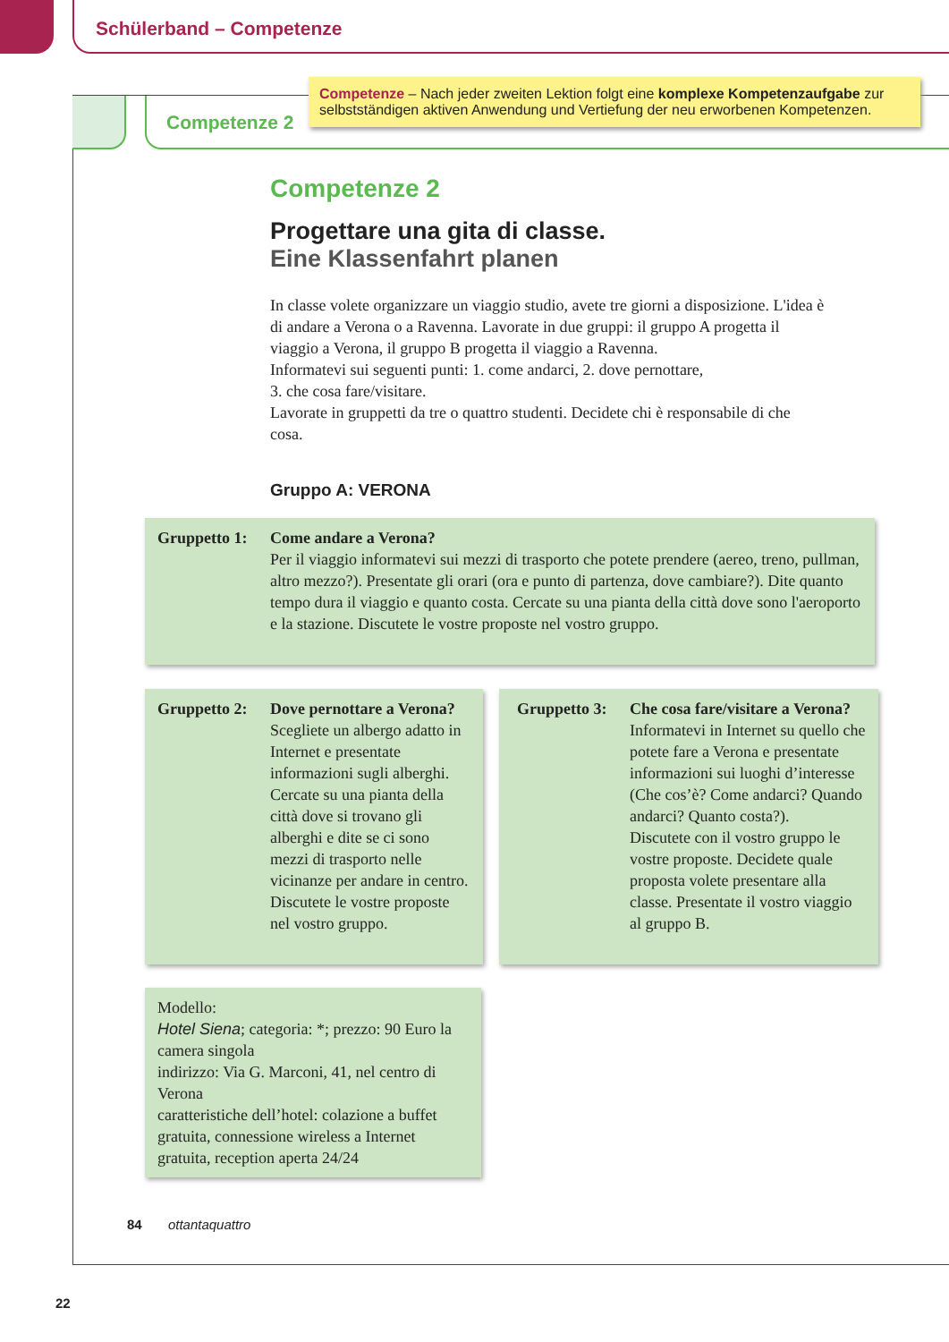Schülerband – Competenze
Competenze 2
Competenze – Nach jeder zweiten Lektion folgt eine komplexe Kompetenzaufgabe zur selbstständigen aktiven Anwendung und Vertiefung der neu erworbenen Kompetenzen.
Competenze 2
Progettare una gita di classe.
Eine Klassenfahrt planen
In classe volete organizzare un viaggio studio, avete tre giorni a disposizione. L'idea è di andare a Verona o a Ravenna. Lavorate in due gruppi: il gruppo A progetta il viaggio a Verona, il gruppo B progetta il viaggio a Ravenna.
Informatevi sui seguenti punti: 1. come andarci, 2. dove pernottare,
3. che cosa fare/visitare.
Lavorate in gruppetti da tre o quattro studenti. Decidete chi è responsabile di che cosa.
Gruppo A: VERONA
Gruppetto 1: Come andare a Verona?
Per il viaggio informatevi sui mezzi di trasporto che potete prendere (aereo, treno, pullman, altro mezzo?). Presentate gli orari (ora e punto di partenza, dove cambiare?). Dite quanto tempo dura il viaggio e quanto costa. Cercate su una pianta della città dove sono l'aeroporto e la stazione. Discutete le vostre proposte nel vostro gruppo.
Gruppetto 2: Dove pernottare a Verona?
Scegliete un albergo adatto in Internet e presentate informazioni sugli alberghi. Cercate su una pianta della città dove si trovano gli alberghi e dite se ci sono mezzi di trasporto nelle vicinanze per andare in centro. Discutete le vostre proposte nel vostro gruppo.
Gruppetto 3: Che cosa fare/visitare a Verona?
Informatevi in Internet su quello che potete fare a Verona e presentate informazioni sui luoghi d’interesse (Che cos’è? Come andarci? Quando andarci? Quanto costa?).
Discutete con il vostro gruppo le vostre proposte. Decidete quale proposta volete presentare alla classe. Presentate il vostro viaggio al gruppo B.
Modello:
Hotel Siena; categoria: *; prezzo: 90 Euro la camera singola
indirizzo: Via G. Marconi, 41, nel centro di Verona
caratteristiche dell’hotel: colazione a buffet gratuita, connessione wireless a Internet gratuita, reception aperta 24/24
84 ottantaquattro
22